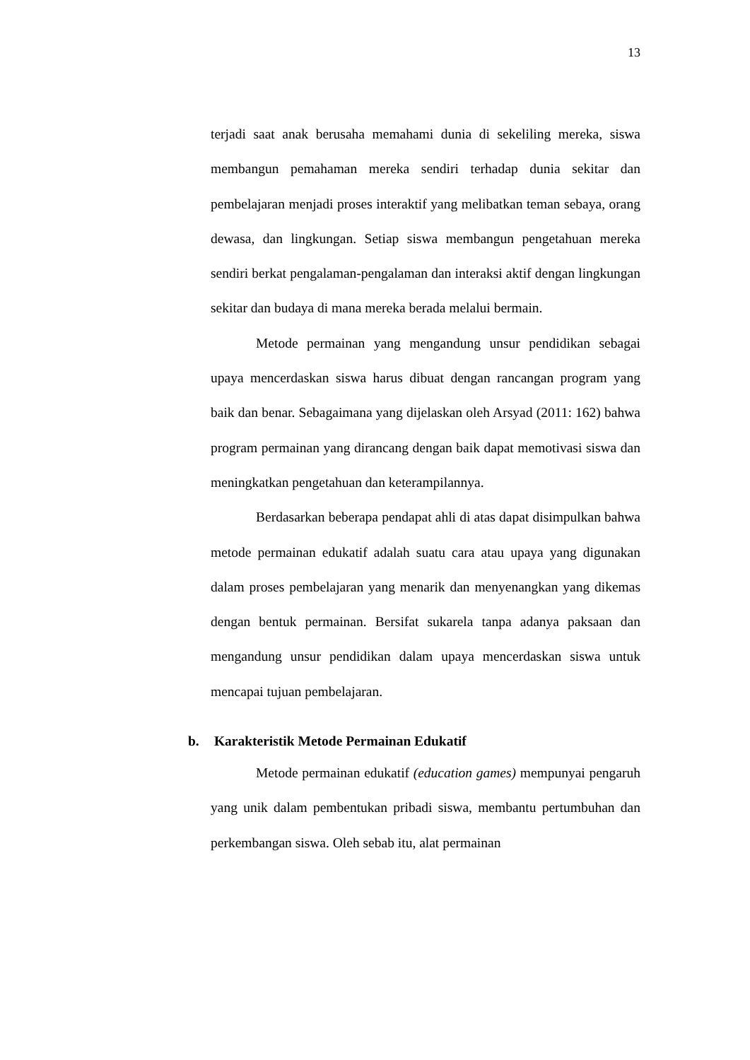13
terjadi saat anak berusaha memahami dunia di sekeliling mereka, siswa membangun pemahaman mereka sendiri terhadap dunia sekitar dan pembelajaran menjadi proses interaktif yang melibatkan teman sebaya, orang dewasa, dan lingkungan. Setiap siswa membangun pengetahuan mereka sendiri berkat pengalaman-pengalaman dan interaksi aktif dengan lingkungan sekitar dan budaya di mana mereka berada melalui bermain.
Metode permainan yang mengandung unsur pendidikan sebagai upaya mencerdaskan siswa harus dibuat dengan rancangan program yang baik dan benar. Sebagaimana yang dijelaskan oleh Arsyad (2011: 162) bahwa program permainan yang dirancang dengan baik dapat memotivasi siswa dan meningkatkan pengetahuan dan keterampilannya.
Berdasarkan beberapa pendapat ahli di atas dapat disimpulkan bahwa metode permainan edukatif adalah suatu cara atau upaya yang digunakan dalam proses pembelajaran yang menarik dan menyenangkan yang dikemas dengan bentuk permainan. Bersifat sukarela tanpa adanya paksaan dan mengandung unsur pendidikan dalam upaya mencerdaskan siswa untuk mencapai tujuan pembelajaran.
b. Karakteristik Metode Permainan Edukatif
Metode permainan edukatif (education games) mempunyai pengaruh yang unik dalam pembentukan pribadi siswa, membantu pertumbuhan dan perkembangan siswa. Oleh sebab itu, alat permainan